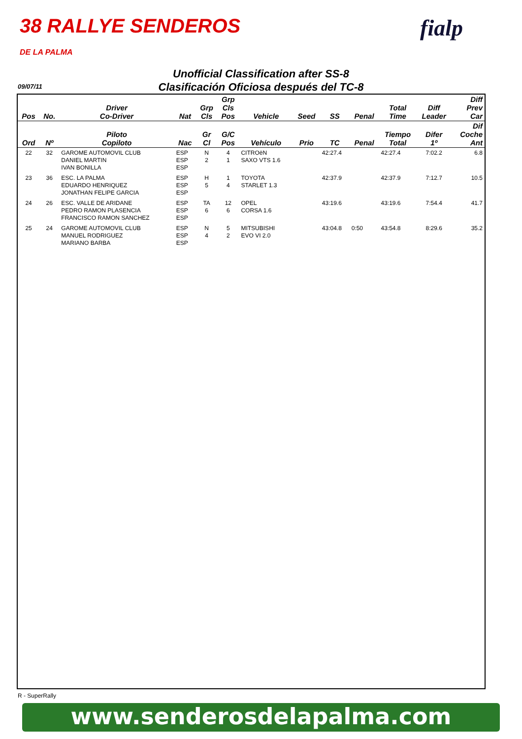38 RALLYE SENDEROS
DE LA PALMA
fialp
Unofficial Classification after SS-8
Clasificación Oficiosa después del TC-8
09/07/11
| Pos | No. | Driver Co-Driver | Nat | Grp Cls | Grp Cls Pos | Vehicle | Seed | SS | Penal | Total Time | Diff Leader | Diff Prev Car |
| --- | --- | --- | --- | --- | --- | --- | --- | --- | --- | --- | --- | --- |
| Ord | Nº | Piloto Copiloto | Nac | Gr Cl | G/C Pos | Vehículo | Prio | TC | Penal | Tiempo Total | Difer 1º | Dif Coche Ant |
| 22 | 32 | GAROME AUTOMOVIL CLUB DANIEL MARTIN IVAN BONILLA | ESP ESP ESP | N 2 | 4 1 | CITROëN SAXO VTS 1.6 | | 42:27.4 | | 42:27.4 | 7:02.2 | 6.8 |
| 23 | 36 | ESC. LA PALMA EDUARDO HENRIQUEZ JONATHAN FELIPE GARCIA | ESP ESP ESP | H 5 | 1 4 | TOYOTA STARLET 1.3 | | 42:37.9 | | 42:37.9 | 7:12.7 | 10.5 |
| 24 | 26 | ESC. VALLE DE ARIDANE PEDRO RAMON PLASENCIA FRANCISCO RAMON SANCHEZ | ESP ESP ESP | TA 6 | 12 6 | OPEL CORSA 1.6 | | 43:19.6 | | 43:19.6 | 7:54.4 | 41.7 |
| 25 | 24 | GAROME AUTOMOVIL CLUB MANUEL RODRIGUEZ MARIANO BARBA | ESP ESP ESP | N 4 | 5 2 | MITSUBISHI EVO VI 2.0 | | 43:04.8 | 0:50 | 43:54.8 | 8:29.6 | 35.2 |
R - SuperRally
www.senderosdelapalma.com